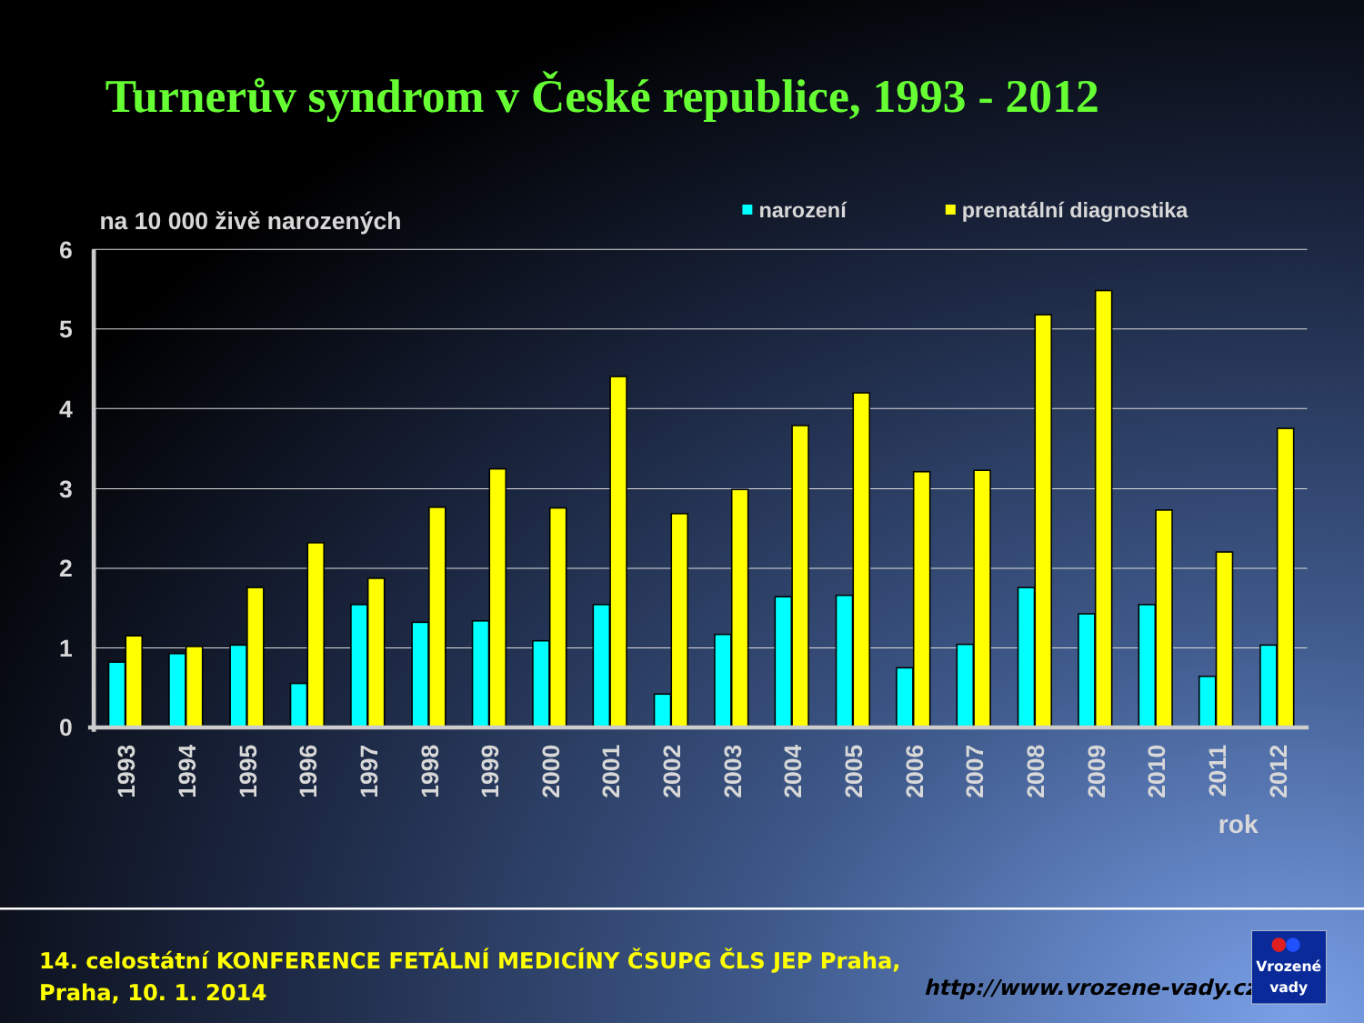Turnerův syndrom v České republice, 1993 - 2012
na 10 000 živě narozených
narození
prenatální diagnostika
6
5
4
3
2
1
0
1993
1994
1995
1996
1997
1998
1999
2000
2001
2002
2003
2004
2005
2006
2007
2008
2009
2010
2011
2012
rok
14. celostátní KONFERENCE FETÁLNÍ MEDICÍNY ČSUPG ČLS JEP Praha,
Praha, 10. 1. 2014
http://www.vrozene-vady.cz
Vrozené
vady